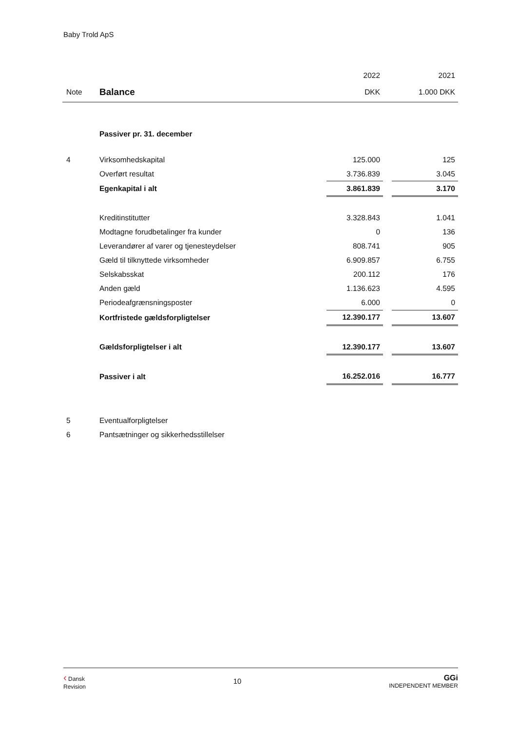Baby Trold ApS
| | | 2022 | | 2021 |
| --- | --- | --- | --- | --- |
| Note | Balance | DKK | | 1.000 DKK |
| | Passiver pr. 31. december | | | |
| 4 | Virksomhedskapital | 125.000 | | 125 |
| | Overført resultat | 3.736.839 | | 3.045 |
| | Egenkapital i alt | 3.861.839 | | 3.170 |
| | Kreditinstitutter | 3.328.843 | | 1.041 |
| | Modtagne forudbetalinger fra kunder | 0 | | 136 |
| | Leverandører af varer og tjenesteydelser | 808.741 | | 905 |
| | Gæld til tilknyttede virksomheder | 6.909.857 | | 6.755 |
| | Selskabsskat | 200.112 | | 176 |
| | Anden gæld | 1.136.623 | | 4.595 |
| | Periodeafgrænsningsposter | 6.000 | | 0 |
| | Kortfristede gældsforpligtelser | 12.390.177 | | 13.607 |
| | Gældsforpligtelser i alt | 12.390.177 | | 13.607 |
| | Passiver i alt | 16.252.016 | | 16.777 |
| 5 | Eventualforpligtelser | | | |
| 6 | Pantsætninger og sikkerhedsstillelser | | | |
‹ Dansk
Revision
10
GGi
INDEPENDENT MEMBER